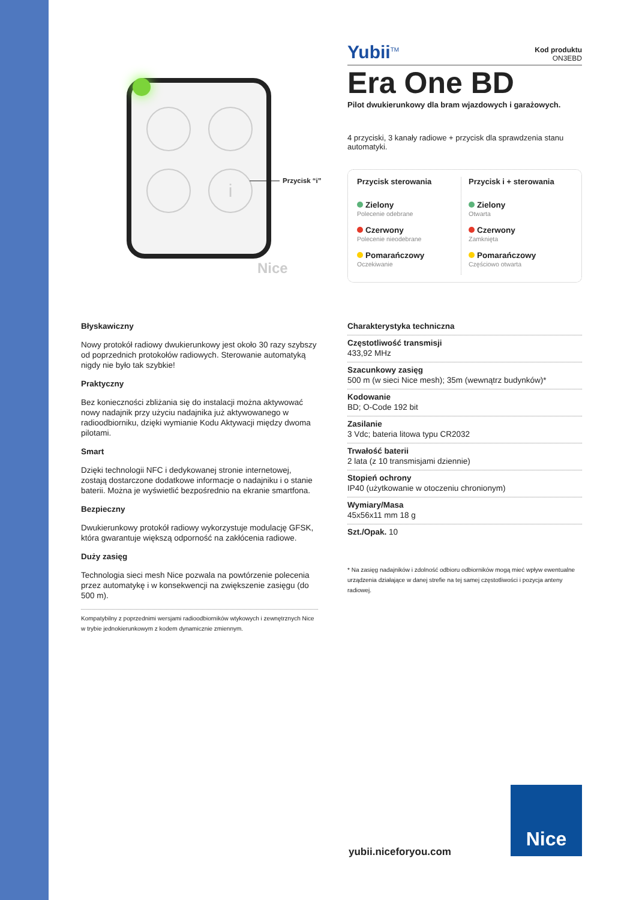i
Nice
Przycisk “i”
Yubii<sup>TM</sup>
Kod produktu
ON3EBD
Era One BD
Pilot dwukierunkowy dla bram wjazdowych i garażowych.
4 przyciski, 3 kanały radiowe + przycisk dla sprawdzenia stanu automatyki.
Przycisk sterowania
Zielony
Polecenie odebrane
Czerwony
Polecenie nieodebrane
Pomarańczowy
Oczekiwanie
Przycisk i + sterowania
Zielony
Otwarta
Czerwony
Zamknięta
Pomarańczowy
Częściowo otwarta
Błyskawiczny
Nowy protokół radiowy dwukierunkowy jest około 30 razy szybszy od poprzednich protokołów radiowych. Sterowanie automatyką nigdy nie było tak szybkie!
Praktyczny
Bez konieczności zbliżania się do instalacji można aktywować nowy nadajnik przy użyciu nadajnika już aktywowanego w radioodbiorniku, dzięki wymianie Kodu Aktywacji między dwoma pilotami.
Smart
Dzięki technologii NFC i dedykowanej stronie internetowej, zostają dostarczone dodatkowe informacje o nadajniku i o stanie baterii. Można je wyświetlić bezpośrednio na ekranie smartfona.
Bezpieczny
Dwukierunkowy protokół radiowy wykorzystuje modulację GFSK, która gwarantuje większą odporność na zakłócenia radiowe.
Duży zasięg
Technologia sieci mesh Nice pozwala na powtórzenie polecenia przez automatykę i w konsekwencji na zwiększenie zasięgu (do 500 m).
Kompatybilny z poprzednimi wersjami radioodbiorników wtykowych i zewnętrznych Nice w trybie jednokierunkowym z kodem dynamicznie zmiennym.
Charakterystyka techniczna
Częstotliwość transmisji
433,92 MHz
Szacunkowy zasięg
500 m (w sieci Nice mesh); 35m (wewnątrz budynków)*
Kodowanie
BD; O-Code 192 bit
Zasilanie
3 Vdc; bateria litowa typu CR2032
Trwałość baterii
2 lata (z 10 transmisjami dziennie)
Stopień ochrony
IP40 (użytkowanie w otoczeniu chronionym)
Wymiary/Masa
45x56x11 mm 18 g
Szt./Opak. 10
* Na zasięg nadajników i zdolność odbioru odbiorników mogą mieć wpływ ewentualne urządzenia działające w danej strefie na tej samej częstotliwości i pozycja anteny radiowej.
yubii.niceforyou.com
Nice